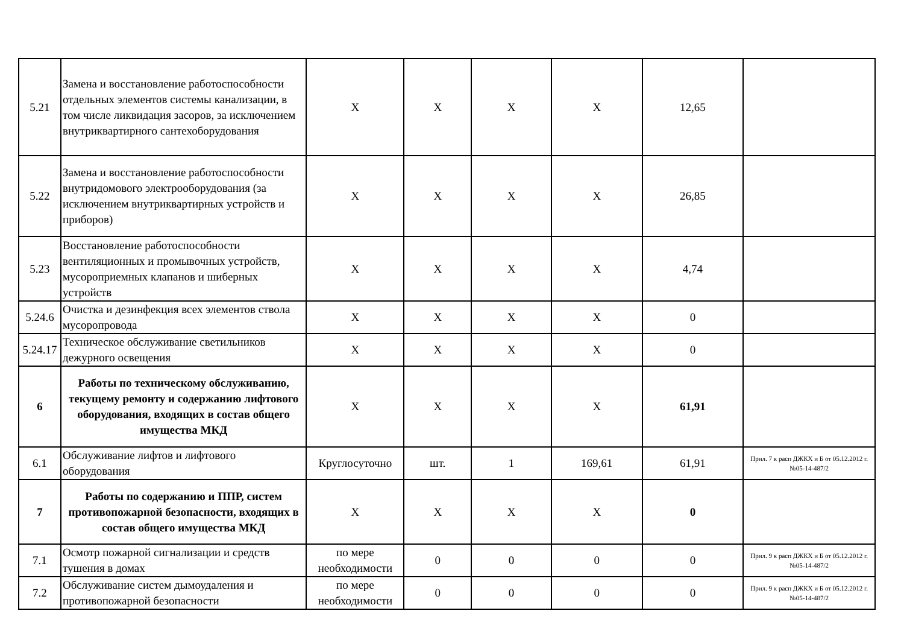| 5.21 | Замена и восстановление работоспособности отдельных элементов системы канализации, в том числе ликвидация засоров, за исключением внутриквартирного сантехоборудования | X | X | X | X | 12,65 | |
| 5.22 | Замена и восстановление работоспособности внутридомового электрооборудования (за исключением внутриквартирных устройств и приборов) | X | X | X | X | 26,85 | |
| 5.23 | Восстановление работоспособности вентиляционных и промывочных устройств, мусороприемных клапанов и шиберных устройств | X | X | X | X | 4,74 | |
| 5.24.6 | Очистка и дезинфекция всех элементов ствола мусоропровода | X | X | X | X | 0 | |
| 5.24.17 | Техническое обслуживание светильников дежурного освещения | X | X | X | X | 0 | |
| 6 | Работы по техническому обслуживанию, текущему ремонту и содержанию лифтового оборудования, входящих в состав общего имущества МКД | X | X | X | X | 61,91 | |
| 6.1 | Обслуживание лифтов и лифтового оборудования | Круглосуточно | шт. | 1 | 169,61 | 61,91 | Прил. 7 к расп ДЖКХ и Б от 05.12.2012 г. №05-14-487/2 |
| 7 | Работы по содержанию и ППР, систем противопожарной безопасности, входящих в состав общего имущества МКД | X | X | X | X | 0 | |
| 7.1 | Осмотр пожарной сигнализации и средств тушения в домах | по мере необходимости | 0 | 0 | 0 | 0 | Прил. 9 к расп ДЖКХ и Б от 05.12.2012 г. №05-14-487/2 |
| 7.2 | Обслуживание систем дымоудаления и противопожарной безопасности | по мере необходимости | 0 | 0 | 0 | 0 | Прил. 9 к расп ДЖКХ и Б от 05.12.2012 г. №05-14-487/2 |